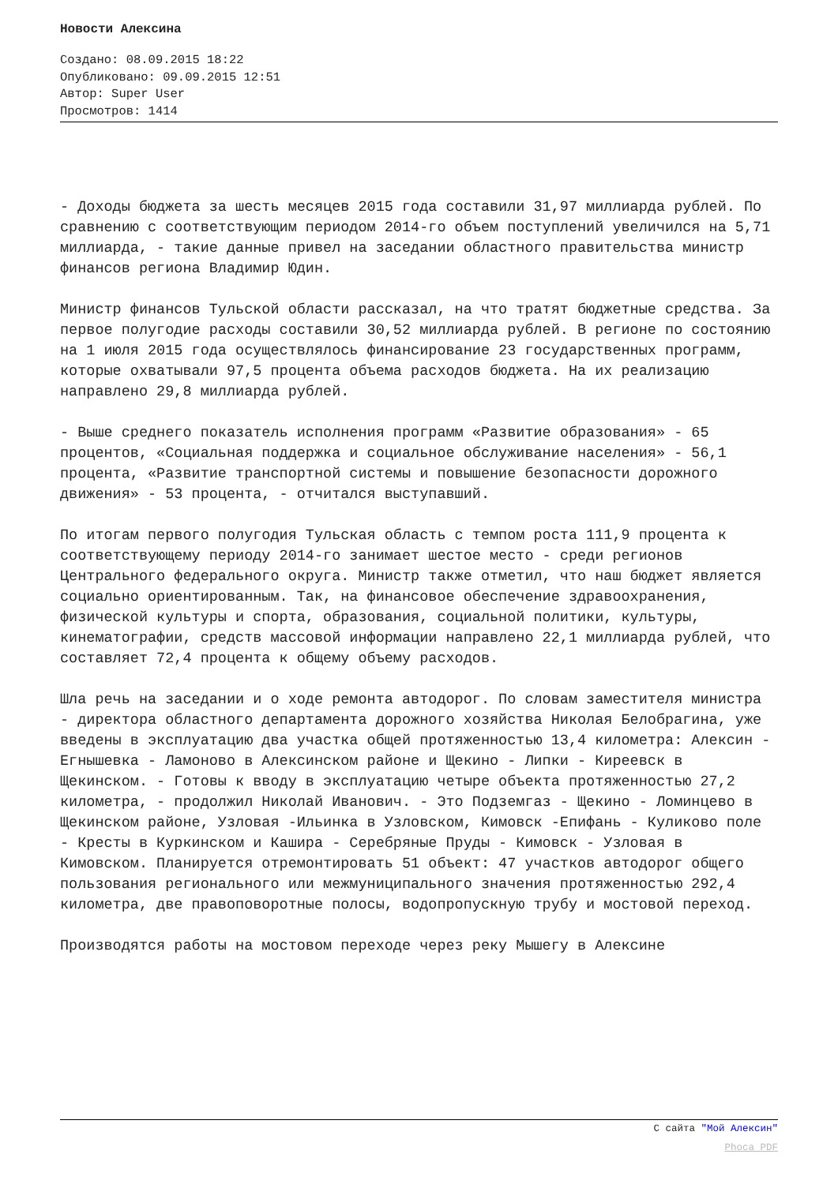Новости Алексина
Создано: 08.09.2015 18:22
Опубликовано: 09.09.2015 12:51
Автор: Super User
Просмотров: 1414
- Доходы бюджета за шесть месяцев 2015 года составили 31,97 миллиарда рублей. По сравнению с соответствующим периодом 2014-го объем поступлений увеличился на 5,71 миллиарда, - такие данные привел на заседании областного правительства министр финансов региона Владимир Юдин.
Министр финансов Тульской области рассказал, на что тратят бюджетные средства. За первое полугодие расходы составили 30,52 миллиарда рублей. В регионе по состоянию на 1 июля 2015 года осуществлялось финансирование 23 государственных программ, которые охватывали 97,5 процента объема расходов бюджета. На их реализацию направлено 29,8 миллиарда рублей.
- Выше среднего показатель исполнения программ «Развитие образования» - 65 процентов, «Социальная поддержка и социальное обслуживание населения» - 56,1 процента, «Развитие транспортной системы и повышение безопасности дорожного движения» - 53 процента, - отчитался выступавший.
По итогам первого полугодия Тульская область с темпом роста 111,9 процента к соответствующему периоду 2014-го занимает шестое место - среди регионов Центрального федерального округа. Министр также отметил, что наш бюджет является социально ориентированным. Так, на финансовое обеспечение здравоохранения, физической культуры и спорта, образования, социальной политики, культуры, кинематографии, средств массовой информации направлено 22,1 миллиарда рублей, что составляет 72,4 процента к общему объему расходов.
Шла речь на заседании и о ходе ремонта автодорог. По словам заместителя министра - директора областного департамента дорожного хозяйства Николая Белобрагина, уже введены в эксплуатацию два участка общей протяженностью 13,4 километра: Алексин - Егнышевка - Ламоново в Алексинском районе и Щекино - Липки - Киреевск в Щекинском. - Готовы к вводу в эксплуатацию четыре объекта протяженностью 27,2 километра, - продолжил Николай Иванович. - Это Подземгаз - Щекино - Ломинцево в Щекинском районе, Узловая -Ильинка в Узловском, Кимовск -Епифань - Куликово поле - Кресты в Куркинском и Кашира - Серебряные Пруды - Кимовск - Узловая в Кимовском. Планируется отремонтировать 51 объект: 47 участков автодорог общего пользования регионального или межмуниципального значения протяженностью 292,4 километра, две правоповоротные полосы, водопропускную трубу и мостовой переход.
Производятся работы на мостовом переходе через реку Мышегу в Алексине
С сайта "Мой Алексин"
Phoca PDF